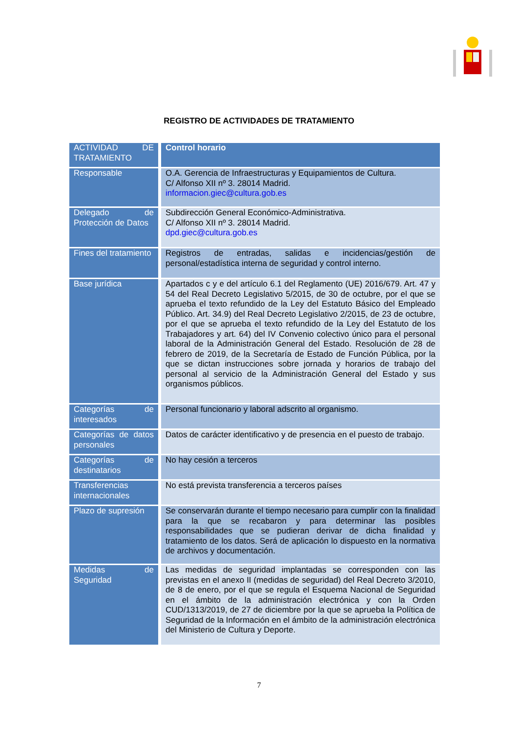REGISTRO DE ACTIVIDADES DE TRATAMIENTO
| ACTIVIDAD DE TRATAMIENTO | Control horario |
| Responsable | O.A. Gerencia de Infraestructuras y Equipamientos de Cultura. C/ Alfonso XII nº 3. 28014 Madrid. informacion.giec@cultura.gob.es |
| Delegado de Protección de Datos | Subdirección General Económico-Administrativa. C/ Alfonso XII nº 3. 28014 Madrid. dpd.giec@cultura.gob.es |
| Fines del tratamiento | Registros de entradas, salidas e incidencias/gestión de personal/estadística interna de seguridad y control interno. |
| Base jurídica | Apartados c y e del artículo 6.1 del Reglamento (UE) 2016/679. Art. 47 y 54 del Real Decreto Legislativo 5/2015, de 30 de octubre, por el que se aprueba el texto refundido de la Ley del Estatuto Básico del Empleado Público. Art. 34.9) del Real Decreto Legislativo 2/2015, de 23 de octubre, por el que se aprueba el texto refundido de la Ley del Estatuto de los Trabajadores y art. 64) del IV Convenio colectivo único para el personal laboral de la Administración General del Estado. Resolución de 28 de febrero de 2019, de la Secretaría de Estado de Función Pública, por la que se dictan instrucciones sobre jornada y horarios de trabajo del personal al servicio de la Administración General del Estado y sus organismos públicos. |
| Categorías de interesados | Personal funcionario y laboral adscrito al organismo. |
| Categorías de datos personales | Datos de carácter identificativo y de presencia en el puesto de trabajo. |
| Categorías de destinatarios | No hay cesión a terceros |
| Transferencias internacionales | No está prevista transferencia a terceros países |
| Plazo de supresión | Se conservarán durante el tiempo necesario para cumplir con la finalidad para la que se recabaron y para determinar las posibles responsabilidades que se pudieran derivar de dicha finalidad y tratamiento de los datos. Será de aplicación lo dispuesto en la normativa de archivos y documentación. |
| Medidas de Seguridad | Las medidas de seguridad implantadas se corresponden con las previstas en el anexo II (medidas de seguridad) del Real Decreto 3/2010, de 8 de enero, por el que se regula el Esquema Nacional de Seguridad en el ámbito de la administración electrónica y con la Orden CUD/1313/2019, de 27 de diciembre por la que se aprueba la Política de Seguridad de la Información en el ámbito de la administración electrónica del Ministerio de Cultura y Deporte. |
7